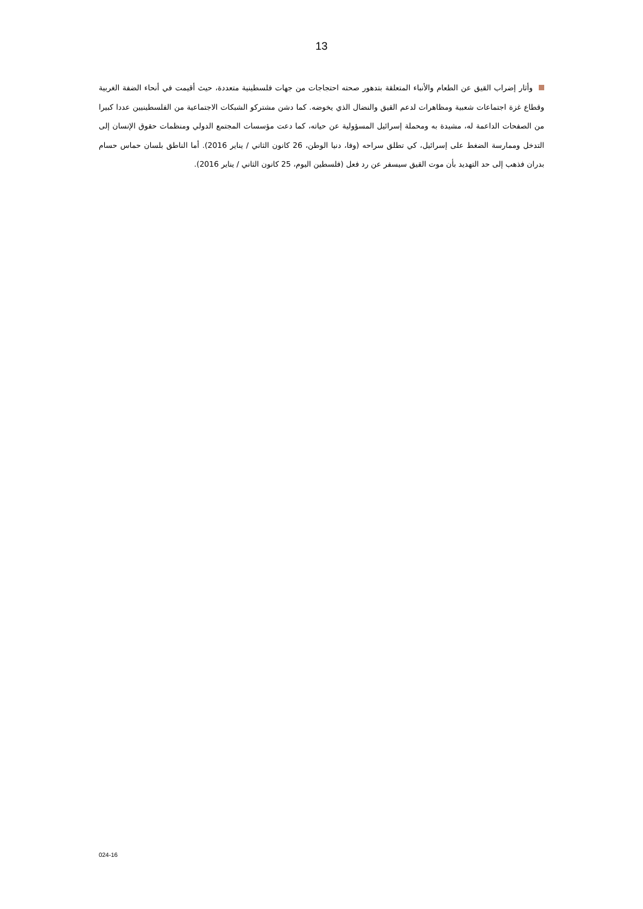13
وأثار إضراب القيق عن الطعام والأنباء المتعلقة بتدهور صحته احتجاجات من جهات فلسطينية متعددة، حيث أقيمت في أنحاء الضفة الغربية وقطاع غزة اجتماعات شعبية ومظاهرات لدعم القيق والنضال الذي يخوضه. كما دشن مشتركو الشبكات الاجتماعية من الفلسطينيين عددا كبيرا من الصفحات الداعمة له، مشيدة به ومحملة إسرائيل المسؤولية عن حياته، كما دعت مؤسسات المجتمع الدولي ومنظمات حقوق الإنسان إلى التدخل وممارسة الضغط على إسرائيل، كي تطلق سراحه (وفا، دنيا الوطن، 26 كانون الثاني / يناير 2016). أما الناطق بلسان حماس حسام بدران فذهب إلى حد التهديد بأن موت القيق سيسفر عن رد فعل (فلسطين اليوم، 25 كانون الثاني / يناير 2016).
024-16